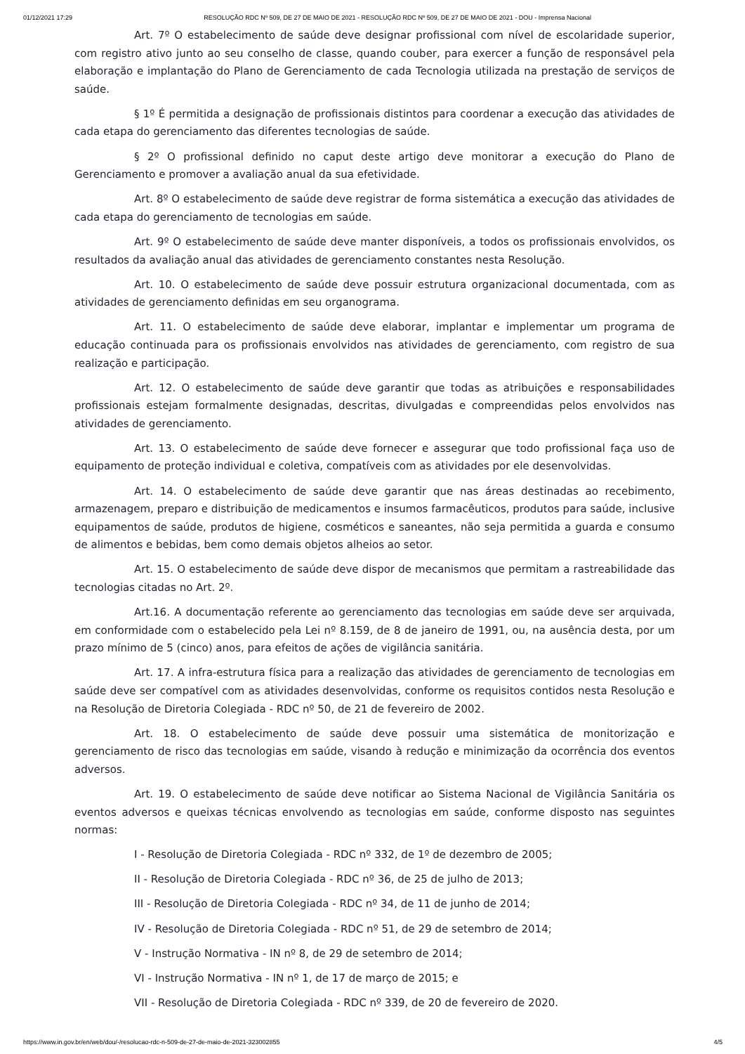01/12/2021 17:29 RESOLUÇÃO RDC Nº 509, DE 27 DE MAIO DE 2021 - RESOLUÇÃO RDC Nº 509, DE 27 DE MAIO DE 2021 - DOU - Imprensa Nacional
Art. 7º O estabelecimento de saúde deve designar profissional com nível de escolaridade superior, com registro ativo junto ao seu conselho de classe, quando couber, para exercer a função de responsável pela elaboração e implantação do Plano de Gerenciamento de cada Tecnologia utilizada na prestação de serviços de saúde.
§ 1º É permitida a designação de profissionais distintos para coordenar a execução das atividades de cada etapa do gerenciamento das diferentes tecnologias de saúde.
§ 2º O profissional definido no caput deste artigo deve monitorar a execução do Plano de Gerenciamento e promover a avaliação anual da sua efetividade.
Art. 8º O estabelecimento de saúde deve registrar de forma sistemática a execução das atividades de cada etapa do gerenciamento de tecnologias em saúde.
Art. 9º O estabelecimento de saúde deve manter disponíveis, a todos os profissionais envolvidos, os resultados da avaliação anual das atividades de gerenciamento constantes nesta Resolução.
Art. 10. O estabelecimento de saúde deve possuir estrutura organizacional documentada, com as atividades de gerenciamento definidas em seu organograma.
Art. 11. O estabelecimento de saúde deve elaborar, implantar e implementar um programa de educação continuada para os profissionais envolvidos nas atividades de gerenciamento, com registro de sua realização e participação.
Art. 12. O estabelecimento de saúde deve garantir que todas as atribuições e responsabilidades profissionais estejam formalmente designadas, descritas, divulgadas e compreendidas pelos envolvidos nas atividades de gerenciamento.
Art. 13. O estabelecimento de saúde deve fornecer e assegurar que todo profissional faça uso de equipamento de proteção individual e coletiva, compatíveis com as atividades por ele desenvolvidas.
Art. 14. O estabelecimento de saúde deve garantir que nas áreas destinadas ao recebimento, armazenagem, preparo e distribuição de medicamentos e insumos farmacêuticos, produtos para saúde, inclusive equipamentos de saúde, produtos de higiene, cosméticos e saneantes, não seja permitida a guarda e consumo de alimentos e bebidas, bem como demais objetos alheios ao setor.
Art. 15. O estabelecimento de saúde deve dispor de mecanismos que permitam a rastreabilidade das tecnologias citadas no Art. 2º.
Art.16. A documentação referente ao gerenciamento das tecnologias em saúde deve ser arquivada, em conformidade com o estabelecido pela Lei nº 8.159, de 8 de janeiro de 1991, ou, na ausência desta, por um prazo mínimo de 5 (cinco) anos, para efeitos de ações de vigilância sanitária.
Art. 17. A infra-estrutura física para a realização das atividades de gerenciamento de tecnologias em saúde deve ser compatível com as atividades desenvolvidas, conforme os requisitos contidos nesta Resolução e na Resolução de Diretoria Colegiada - RDC nº 50, de 21 de fevereiro de 2002.
Art. 18. O estabelecimento de saúde deve possuir uma sistemática de monitorização e gerenciamento de risco das tecnologias em saúde, visando à redução e minimização da ocorrência dos eventos adversos.
Art. 19. O estabelecimento de saúde deve notificar ao Sistema Nacional de Vigilância Sanitária os eventos adversos e queixas técnicas envolvendo as tecnologias em saúde, conforme disposto nas seguintes normas:
I - Resolução de Diretoria Colegiada - RDC nº 332, de 1º de dezembro de 2005;
II - Resolução de Diretoria Colegiada - RDC nº 36, de 25 de julho de 2013;
III - Resolução de Diretoria Colegiada - RDC nº 34, de 11 de junho de 2014;
IV - Resolução de Diretoria Colegiada - RDC nº 51, de 29 de setembro de 2014;
V - Instrução Normativa - IN nº 8, de 29 de setembro de 2014;
VI - Instrução Normativa - IN nº 1, de 17 de março de 2015; e
VII - Resolução de Diretoria Colegiada - RDC nº 339, de 20 de fevereiro de 2020.
https://www.in.gov.br/en/web/dou/-/resolucao-rdc-n-509-de-27-de-maio-de-2021-323002855 4/5